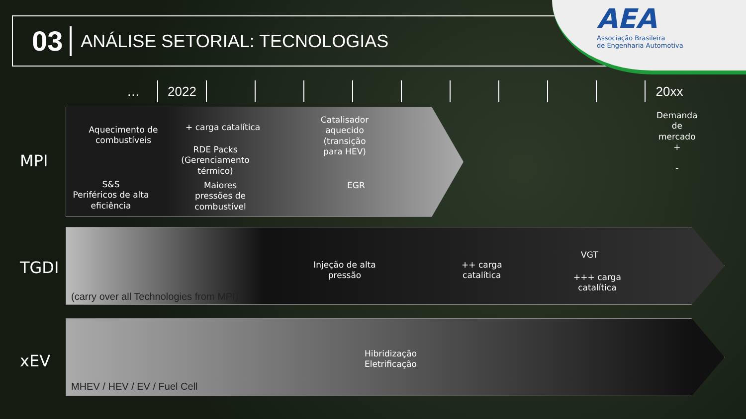03
ANÁLISE SETORIAL: TECNOLOGIAS
AEA
Associação Brasileira
de Engenharia Automotiva
… 2022 20xx
Demanda
de
mercado
+
-
MPI
Aquecimento de combustíveis
S&S
Periféricos de alta eficiência
+ carga catalítica
RDE Packs (Gerenciamento térmico)
Maiores pressões de combustível
Catalisador aquecido (transição para HEV)
EGR
TGDI
Injeção de alta pressão
++ carga
catalítica
VGT
+++ carga
catalítica
(carry over all Technologies from MPI)
xEV
Hibridização
Eletrificação
MHEV / HEV / EV / Fuel Cell